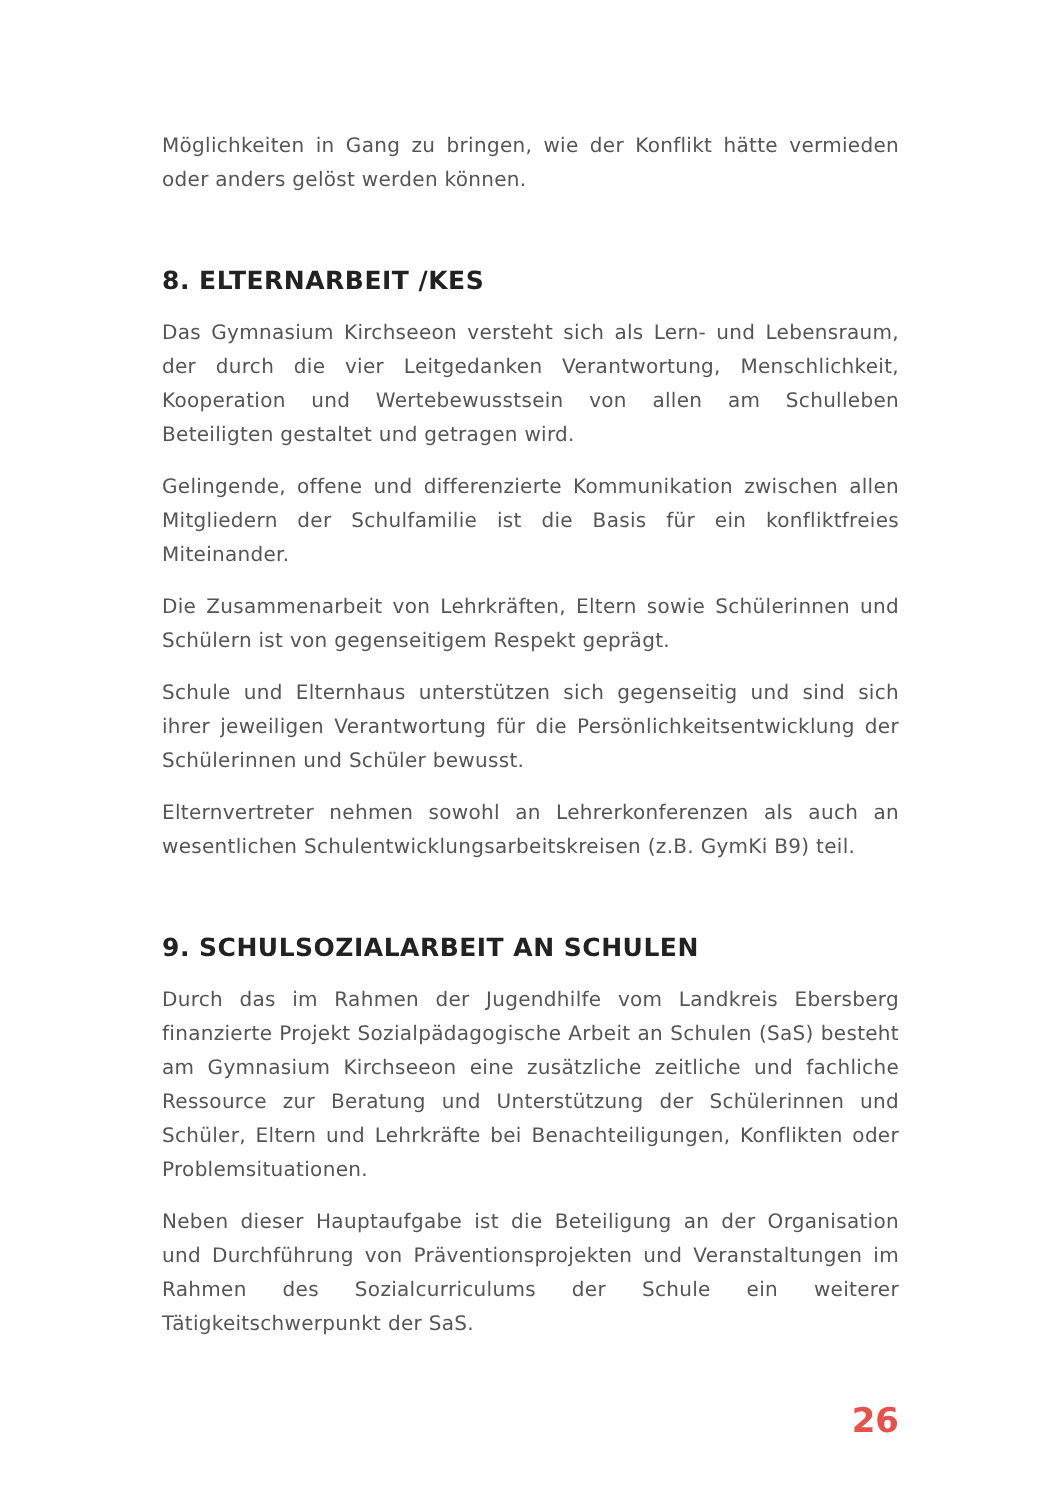Möglichkeiten in Gang zu bringen, wie der Konflikt hätte vermieden oder anders gelöst werden können.
8. ELTERNARBEIT /KES
Das Gymnasium Kirchseeon versteht sich als Lern- und Lebensraum, der durch die vier Leitgedanken Verantwortung, Menschlichkeit, Kooperation und Wertebewusstsein von allen am Schulleben Beteiligten gestaltet und getragen wird.
Gelingende, offene und differenzierte Kommunikation zwischen allen Mitgliedern der Schulfamilie ist die Basis für ein konfliktfreies Miteinander.
Die Zusammenarbeit von Lehrkräften, Eltern sowie Schülerinnen und Schülern ist von gegenseitigem Respekt geprägt.
Schule und Elternhaus unterstützen sich gegenseitig und sind sich ihrer jeweiligen Verantwortung für die Persönlichkeitsentwicklung der Schülerinnen und Schüler bewusst.
Elternvertreter nehmen sowohl an Lehrerkonferenzen als auch an wesentlichen Schulentwicklungsarbeitskreisen (z.B. GymKi B9) teil.
9. SCHULSOZIALARBEIT AN SCHULEN
Durch das im Rahmen der Jugendhilfe vom Landkreis Ebersberg finanzierte Projekt Sozialpädagogische Arbeit an Schulen (SaS) besteht am Gymnasium Kirchseeon eine zusätzliche zeitliche und fachliche Ressource zur Beratung und Unterstützung der Schülerinnen und Schüler, Eltern und Lehrkräfte bei Benachteiligungen, Konflikten oder Problemsituationen.
Neben dieser Hauptaufgabe ist die Beteiligung an der Organisation und Durchführung von Präventionsprojekten und Veranstaltungen im Rahmen des Sozialcurriculums der Schule ein weiterer Tätigkeitschwerpunkt der SaS.
26